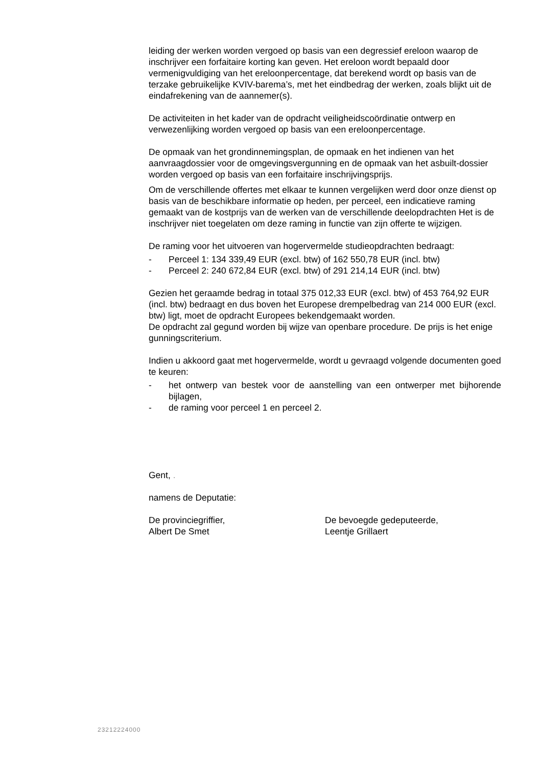leiding der werken worden vergoed op basis van een degressief ereloon waarop de inschrijver een forfaitaire korting kan geven. Het ereloon wordt bepaald door vermenigvuldiging van het ereloonpercentage, dat berekend wordt op basis van de terzake gebruikelijke KVIV-barema’s, met het eindbedrag der werken, zoals blijkt uit de eindafrekening van de aannemer(s).
De activiteiten in het kader van de opdracht veiligheidscoördinatie ontwerp en verwezenlijking worden vergoed op basis van een ereloonpercentage.
De opmaak van het grondinnemingsplan, de opmaak en het indienen van het aanvraagdossier voor de omgevingsvergunning en de opmaak van het asbuilt-dossier worden vergoed op basis van een forfaitaire inschrijvingsprijs.
Om de verschillende offertes met elkaar te kunnen vergelijken werd door onze dienst op basis van de beschikbare informatie op heden, per perceel, een indicatieve raming gemaakt van de kostprijs van de werken van de verschillende deelopdrachten Het is de inschrijver niet toegelaten om deze raming in functie van zijn offerte te wijzigen.
De raming voor het uitvoeren van hogervermelde studieopdrachten bedraagt:
- Perceel 1: 134 339,49 EUR (excl. btw) of 162 550,78 EUR (incl. btw)
- Perceel 2: 240 672,84 EUR (excl. btw) of 291 214,14 EUR (incl. btw)
Gezien het geraamde bedrag in totaal 375 012,33 EUR (excl. btw) of 453 764,92 EUR (incl. btw) bedraagt en dus boven het Europese drempelbedrag van 214 000 EUR (excl. btw) ligt, moet de opdracht Europees bekendgemaakt worden.
De opdracht zal gegund worden bij wijze van openbare procedure. De prijs is het enige gunningscriterium.
Indien u akkoord gaat met hogervermelde, wordt u gevraagd volgende documenten goed te keuren:
- het ontwerp van bestek voor de aanstelling van een ontwerper met bijhorende bijlagen,
- de raming voor perceel 1 en perceel 2.
Gent, .
namens de Deputatie:
De provinciegriffier,
Albert De Smet
De bevoegde gedeputeerde,
Leentje Grillaert
23212224000